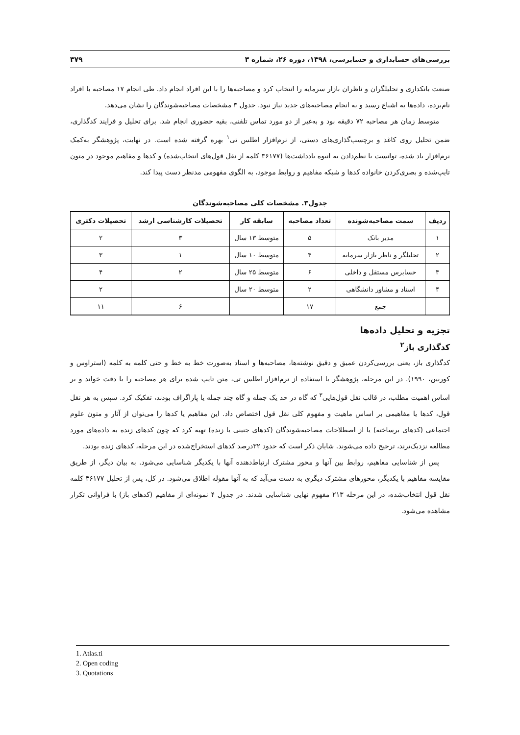بررسی‌های حسابداری و حسابرسی، ۱۳۹۸، دوره ۲۶، شماره ۳ ۳۷۹
صنعت بانکداری و تحلیلگران و ناظران بازار سرمایه را انتخاب کرد و مصاحبه‌ها را با این افراد انجام داد. طی انجام ۱۷ مصاحبه با افراد نام‌برده، داده‌ها به اشباع رسید و به انجام مصاحبه‌های جدید نیاز نبود. جدول ۳ مشخصات مصاحبه‌شوندگان را نشان می‌دهد.
متوسط زمان هر مصاحبه ۷۲ دقیقه بود و به‌غیر از دو مورد تماس تلفنی، بقیه حضوری انجام شد. برای تحلیل و فرایند کدگذاری، ضمن تحلیل روی کاغذ و برچسب‌گذاری‌های دستی، از نرم‌افزار اطلس تی<sup>۱</sup> بهره گرفته شده است. در نهایت، پژوهشگر به‌کمک نرم‌افزار یاد شده، توانست با نظم‌دادن به انبوه یادداشت‌ها (۳۶۱۷۷ کلمه از نقل قول‌های انتخاب‌شده) و کدها و مفاهیم موجود در متون تایپ‌شده و بصری‌کردن خانواده کدها و شبکه مفاهیم و روابط موجود، به الگوی مفهومی مدنظر دست پیدا کند.
جدول۳. مشخصات کلی مصاحبه‌شوندگان
| ردیف | سمت مصاحبه‌شونده | تعداد مصاحبه | سابقه کار | تحصیلات کارشناسی ارشد | تحصیلات دکتری |
| --- | --- | --- | --- | --- | --- |
| ۱ | مدیر بانک | ۵ | متوسط ۱۳ سال | ۳ | ۲ |
| ۲ | تحلیلگر و ناظر بازار سرمایه | ۴ | متوسط ۱۰ سال | ۱ | ۳ |
| ۳ | حسابرس مستقل و داخلی | ۶ | متوسط ۲۵ سال | ۲ | ۴ |
| ۴ | استاد و مشاور دانشگاهی | ۲ | متوسط ۲۰ سال | | ۲ |
| | جمع | ۱۷ | | ۶ | ۱۱ |
تجزیه و تحلیل داده‌ها
کدگذاری باز<sup>۲</sup>
کدگذاری باز، یعنی بررسی‌کردن عمیق و دقیق نوشته‌ها، مصاحبه‌ها و اسناد به‌صورت خط به خط و حتی کلمه به کلمه (استراوس و کوربین، ۱۹۹۰). در این مرحله، پژوهشگر با استفاده از نرم‌افزار اطلس تی، متن تایپ شده برای هر مصاحبه را با دقت خواند و بر اساس اهمیت مطلب، در قالب نقل قول‌هایی<sup>۳</sup> که گاه در حد یک جمله و گاه چند جمله یا پاراگراف بودند، تفکیک کرد. سپس به هر نقل قول، کدها یا مفاهیمی بر اساس ماهیت و مفهوم کلی نقل قول اختصاص داد. این مفاهیم یا کدها را می‌توان از آثار و متون علوم اجتماعی (کدهای برساخته) یا از اصطلاحات مصاحبه‌شوندگان (کدهای جنینی یا زنده) تهیه کرد که چون کدهای زنده به داده‌های مورد مطالعه نزدیک‌ترند، ترجیح داده می‌شوند. شایان ذکر است که حدود ۳۲درصد کدهای استخراج‌شده در این مرحله، کدهای زنده بودند.
پس از شناسایی مفاهیم، روابط بین آنها و محور مشترک ارتباط‌دهنده آنها با یکدیگر شناسایی می‌شود. به بیان دیگر، از طریق مقایسه مفاهیم با یکدیگر، محورهای مشترک دیگری به دست می‌آید که به آنها مقوله اطلاق می‌شود. در کل، پس از تحلیل ۳۶۱۷۷ کلمه نقل قول انتخاب‌شده، در این مرحله ۲۱۳ مفهوم نهایی شناسایی شدند. در جدول ۴ نمونه‌ای از مفاهیم (کدهای باز) با فراوانی تکرار مشاهده می‌شود.
1. Atlas.ti
2. Open coding
3. Quotations